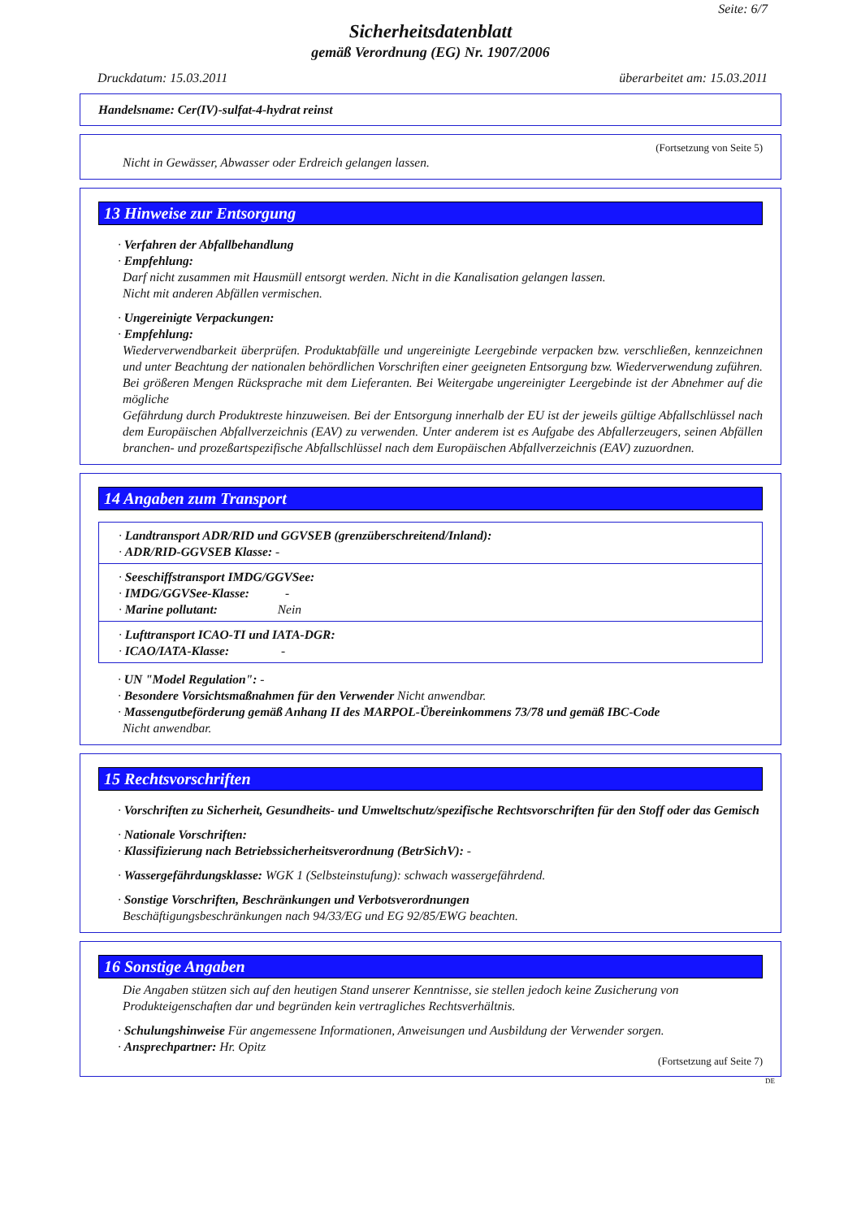Seite: 6/7
Sicherheitsdatenblatt
gemäß Verordnung (EG) Nr. 1907/2006
Druckdatum: 15.03.2011 überarbeitet am: 15.03.2011
Handelsname: Cer(IV)-sulfat-4-hydrat reinst
(Fortsetzung von Seite 5)
Nicht in Gewässer, Abwasser oder Erdreich gelangen lassen.
13 Hinweise zur Entsorgung
· Verfahren der Abfallbehandlung
· Empfehlung:
Darf nicht zusammen mit Hausmüll entsorgt werden. Nicht in die Kanalisation gelangen lassen.
Nicht mit anderen Abfällen vermischen.
· Ungereinigte Verpackungen:
· Empfehlung:
Wiederverwendbarkeit überprüfen. Produktabfälle und ungereinigte Leergebinde verpacken bzw. verschließen, kennzeichnen und unter Beachtung der nationalen behördlichen Vorschriften einer geeigneten Entsorgung bzw. Wiederverwendung zuführen. Bei größeren Mengen Rücksprache mit dem Lieferanten. Bei Weitergabe ungereinigter Leergebinde ist der Abnehmer auf die mögliche
Gefährdung durch Produktreste hinzuweisen. Bei der Entsorgung innerhalb der EU ist der jeweils gültige Abfallschlüssel nach dem Europäischen Abfallverzeichnis (EAV) zu verwenden. Unter anderem ist es Aufgabe des Abfallerzeugers, seinen Abfällen branchen- und prozeßartspezifische Abfallschlüssel nach dem Europäischen Abfallverzeichnis (EAV) zuzuordnen.
14 Angaben zum Transport
· Landtransport ADR/RID und GGVSEB (grenzüberschreitend/Inland):
· ADR/RID-GGVSEB Klasse: -
· Seeschiffstransport IMDG/GGVSee:
· IMDG/GGVSee-Klasse: -
· Marine pollutant: Nein
· Lufttransport ICAO-TI und IATA-DGR:
· ICAO/IATA-Klasse: -
· UN "Model Regulation": -
· Besondere Vorsichtsmaßnahmen für den Verwender Nicht anwendbar.
· Massengutbeförderung gemäß Anhang II des MARPOL-Übereinkommens 73/78 und gemäß IBC-Code
Nicht anwendbar.
15 Rechtsvorschriften
· Vorschriften zu Sicherheit, Gesundheits- und Umweltschutz/spezifische Rechtsvorschriften für den Stoff oder das Gemisch
· Nationale Vorschriften:
· Klassifizierung nach Betriebssicherheitsverordnung (BetrSichV): -
· Wassergefährdungsklasse: WGK 1 (Selbsteinstufung): schwach wassergefährdend.
· Sonstige Vorschriften, Beschränkungen und Verbotsverordnungen
Beschäftigungsbeschränkungen nach 94/33/EG und EG 92/85/EWG beachten.
16 Sonstige Angaben
Die Angaben stützen sich auf den heutigen Stand unserer Kenntnisse, sie stellen jedoch keine Zusicherung von Produkteigenschaften dar und begründen kein vertragliches Rechtsverhältnis.
· Schulungshinweise Für angemessene Informationen, Anweisungen und Ausbildung der Verwender sorgen.
· Ansprechpartner: Hr. Opitz
(Fortsetzung auf Seite 7)
DE